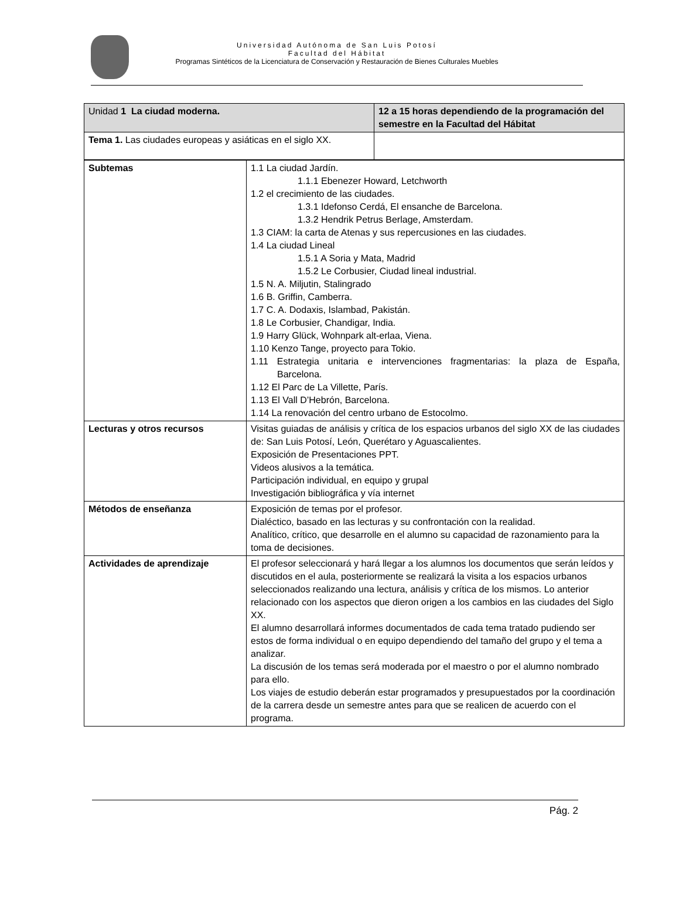Universidad Autónoma de San Luis Potosí
Facultad del Hábitat
Programas Sintéticos de la Licenciatura de Conservación y Restauración de Bienes Culturales Muebles
| Unidad 1 La ciudad moderna. | 12 a 15 horas dependiendo de la programación del semestre en la Facultad del Hábitat |
| Tema 1. Las ciudades europeas y asiáticas en el siglo XX. | |
| Subtemas | 1.1 La ciudad Jardín. 1.1.1 Ebenezer Howard, Letchworth 1.2 el crecimiento de las ciudades. 1.3.1 Idefonso Cerdá, El ensanche de Barcelona. 1.3.2 Hendrik Petrus Berlage, Amsterdam. 1.3 CIAM: la carta de Atenas y sus repercusiones en las ciudades. 1.4 La ciudad Lineal 1.5.1 A Soria y Mata, Madrid 1.5.2 Le Corbusier, Ciudad lineal industrial. 1.5 N. A. Miljutin, Stalingrado 1.6 B. Griffin, Camberra. 1.7 C. A. Dodaxis, Islambad, Pakistán. 1.8 Le Corbusier, Chandigar, India. 1.9 Harry Glück, Wohnpark alt-erlaa, Viena. 1.10 Kenzo Tange, proyecto para Tokio. 1.11 Estrategia unitaria e intervenciones fragmentarias: la plaza de España, Barcelona. 1.12 El Parc de La Villette, París. 1.13 El Vall D’Hebrón, Barcelona. 1.14 La renovación del centro urbano de Estocolmo. |
| Lecturas y otros recursos | Visitas guiadas de análisis y crítica de los espacios urbanos del siglo XX de las ciudades de: San Luis Potosí, León, Querétaro y Aguascalientes. Exposición de Presentaciones PPT. Videos alusivos a la temática. Participación individual, en equipo y grupal Investigación bibliográfica y vía internet |
| Métodos de enseñanza | Exposición de temas por el profesor. Dialéctico, basado en las lecturas y su confrontación con la realidad. Analítico, crítico, que desarrolle en el alumno su capacidad de razonamiento para la toma de decisiones. |
| Actividades de aprendizaje | El profesor seleccionará y hará llegar a los alumnos los documentos que serán leídos y discutidos en el aula, posteriormente se realizará la visita a los espacios urbanos seleccionados realizando una lectura, análisis y crítica de los mismos. Lo anterior relacionado con los aspectos que dieron origen a los cambios en las ciudades del Siglo XX. El alumno desarrollará informes documentados de cada tema tratado pudiendo ser estos de forma individual o en equipo dependiendo del tamaño del grupo y el tema a analizar. La discusión de los temas será moderada por el maestro o por el alumno nombrado para ello. Los viajes de estudio deberán estar programados y presupuestados por la coordinación de la carrera desde un semestre antes para que se realicen de acuerdo con el programa. |
Pág. 2